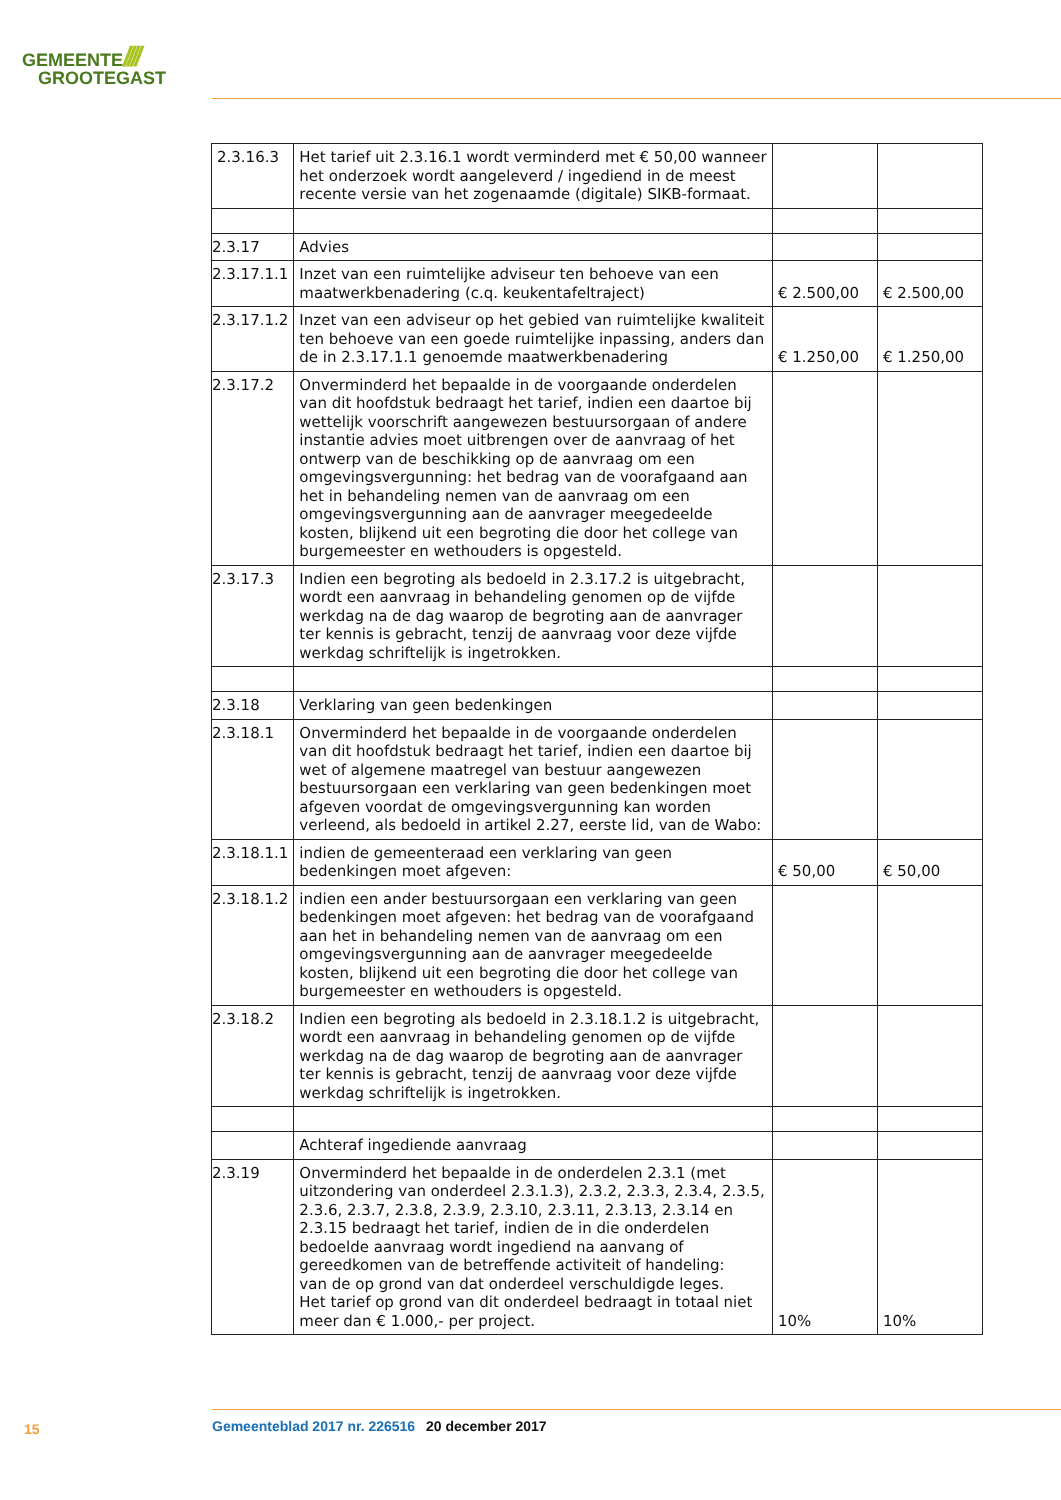GEMEENTE////
GROOTEGAST
| 2.3.16.3 | Het tarief uit 2.3.16.1 wordt verminderd met € 50,00 wanneer het onderzoek wordt aangeleverd / ingediend in de meest recente versie van het zogenaamde (digitale) SIKB-formaat. | | |
| 2.3.17 | Advies | | |
| 2.3.17.1.1 | Inzet van een ruimtelijke adviseur ten behoeve van een maatwerkbenadering (c.q. keukentafeltraject) | € 2.500,00 | € 2.500,00 |
| 2.3.17.1.2 | Inzet van een adviseur op het gebied van ruimtelijke kwaliteit ten behoeve van een goede ruimtelijke inpassing, anders dan de in 2.3.17.1.1 genoemde maatwerkbenadering | € 1.250,00 | € 1.250,00 |
| 2.3.17.2 | Onverminderd het bepaalde in de voorgaande onderdelen van dit hoofdstuk bedraagt het tarief, indien een daartoe bij wettelijk voorschrift aangewezen bestuursorgaan of andere instantie advies moet uitbrengen over de aanvraag of het ontwerp van de beschikking op de aanvraag om een omgevingsvergunning: het bedrag van de voorafgaand aan het in behandeling nemen van de aanvraag om een omgevingsvergunning aan de aanvrager meegedeelde kosten, blijkend uit een begroting die door het college van burgemeester en wethouders is opgesteld. | | |
| 2.3.17.3 | Indien een begroting als bedoeld in 2.3.17.2 is uitgebracht, wordt een aanvraag in behandeling genomen op de vijfde werkdag na de dag waarop de begroting aan de aanvrager ter kennis is gebracht, tenzij de aanvraag voor deze vijfde werkdag schriftelijk is ingetrokken. | | |
| 2.3.18 | Verklaring van geen bedenkingen | | |
| 2.3.18.1 | Onverminderd het bepaalde in de voorgaande onderdelen van dit hoofdstuk bedraagt het tarief, indien een daartoe bij wet of algemene maatregel van bestuur aangewezen bestuursorgaan een verklaring van geen bedenkingen moet afgeven voordat de omgevingsvergunning kan worden verleend, als bedoeld in artikel 2.27, eerste lid, van de Wabo: | | |
| 2.3.18.1.1 | indien de gemeenteraad een verklaring van geen bedenkingen moet afgeven: | € 50,00 | € 50,00 |
| 2.3.18.1.2 | indien een ander bestuursorgaan een verklaring van geen bedenkingen moet afgeven: het bedrag van de voorafgaand aan het in behandeling nemen van de aanvraag om een omgevingsvergunning aan de aanvrager meegedeelde kosten, blijkend uit een begroting die door het college van burgemeester en wethouders is opgesteld. | | |
| 2.3.18.2 | Indien een begroting als bedoeld in 2.3.18.1.2 is uitgebracht, wordt een aanvraag in behandeling genomen op de vijfde werkdag na de dag waarop de begroting aan de aanvrager ter kennis is gebracht, tenzij de aanvraag voor deze vijfde werkdag schriftelijk is ingetrokken. | | |
| | Achteraf ingediende aanvraag | | |
| 2.3.19 | Onverminderd het bepaalde in de onderdelen 2.3.1 (met uitzondering van onderdeel 2.3.1.3), 2.3.2, 2.3.3, 2.3.4, 2.3.5, 2.3.6, 2.3.7, 2.3.8, 2.3.9, 2.3.10, 2.3.11, 2.3.13, 2.3.14 en 2.3.15 bedraagt het tarief, indien de in die onderdelen bedoelde aanvraag wordt ingediend na aanvang of gereedkomen van de betreffende activiteit of handeling: van de op grond van dat onderdeel verschuldigde leges. Het tarief op grond van dit onderdeel bedraagt in totaal niet meer dan € 1.000,- per project. | 10% | 10% |
15 Gemeenteblad 2017 nr. 226516 20 december 2017